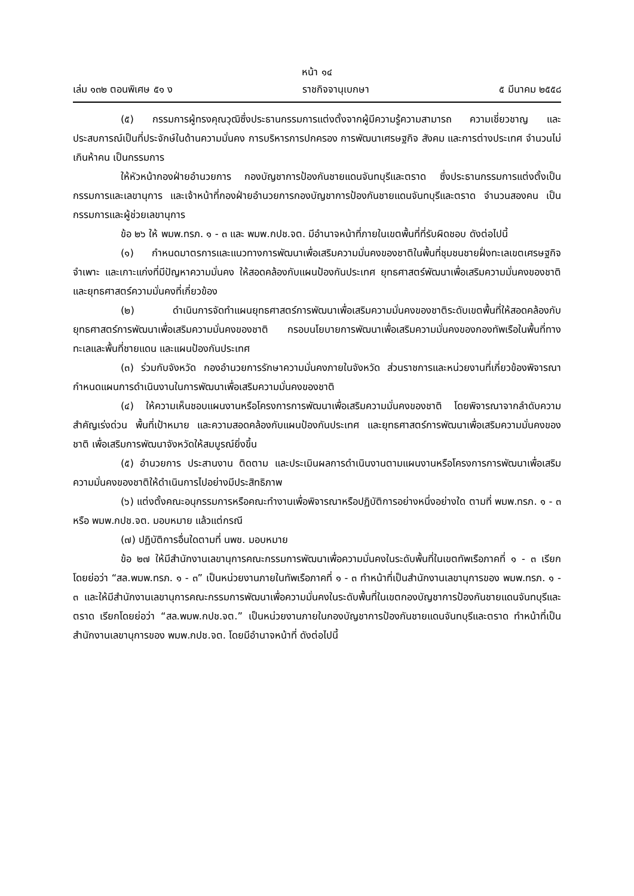หน้า ๑๔
เล่ม ๑๓๒ ตอนพิเศษ ๕๑ ง ราชกิจจานุเบกษา ๕ มีนาคม ๒๕๕๘
(๕) กรรมการผู้ทรงคุณวุฒิซึ่งประธานกรรมการแต่งตั้งจากผู้มีความรู้ความสามารถ ความเชี่ยวชาญ และประสบการณ์เป็นที่ประจักษ์ในด้านความมั่นคง การบริหารการปกครอง การพัฒนาเศรษฐกิจ สังคม และการต่างประเทศ จำนวนไม่เกินห้าคน เป็นกรรมการ
ให้หัวหน้ากองฝ่ายอำนวยการ กองบัญชาการป้องกันชายแดนจันทบุรีและตราด ซึ่งประธานกรรมการแต่งตั้งเป็นกรรมการและเลขานุการ และเจ้าหน้าที่กองฝ่ายอำนวยการกองบัญชาการป้องกันชายแดนจันทบุรีและตราด จำนวนสองคน เป็นกรรมการและผู้ช่วยเลขานุการ
ข้อ ๒๖ ให้ พมพ.ทรภ. ๑ - ๓ และ พมพ.กปช.จต. มีอำนาจหน้าที่ภายในเขตพื้นที่ที่รับผิดชอบ ดังต่อไปนี้
(๑) กำหนดมาตรการและแนวทางการพัฒนาเพื่อเสริมความมั่นคงของชาติในพื้นที่ชุมชนชายฝั่งทะเลเขตเศรษฐกิจจำเพาะ และเกาะแก่งที่มีปัญหาความมั่นคง ให้สอดคล้องกับแผนป้องกันประเทศ ยุทธศาสตร์พัฒนาเพื่อเสริมความมั่นคงของชาติ และยุทธศาสตร์ความมั่นคงที่เกี่ยวข้อง
(๒) ดำเนินการจัดทำแผนยุทธศาสตร์การพัฒนาเพื่อเสริมความมั่นคงของชาติระดับเขตพื้นที่ให้สอดคล้องกับยุทธศาสตร์การพัฒนาเพื่อเสริมความมั่นคงของชาติ กรอบนโยบายการพัฒนาเพื่อเสริมความมั่นคงของกองทัพเรือในพื้นที่ทางทะเลและพื้นที่ชายแดน และแผนป้องกันประเทศ
(๓) ร่วมกับจังหวัด กองอำนวยการรักษาความมั่นคงภายในจังหวัด ส่วนราชการและหน่วยงานที่เกี่ยวข้องพิจารณากำหนดแผนการดำเนินงานในการพัฒนาเพื่อเสริมความมั่นคงของชาติ
(๔) ให้ความเห็นชอบแผนงานหรือโครงการการพัฒนาเพื่อเสริมความมั่นคงของชาติ โดยพิจารณาจากลำดับความสำคัญเร่งด่วน พื้นที่เป้าหมาย และความสอดคล้องกับแผนป้องกันประเทศ และยุทธศาสตร์การพัฒนาเพื่อเสริมความมั่นคงของชาติ เพื่อเสริมการพัฒนาจังหวัดให้สมบูรณ์ยิ่งขึ้น
(๕) อำนวยการ ประสานงาน ติดตาม และประเมินผลการดำเนินงานตามแผนงานหรือโครงการการพัฒนาเพื่อเสริมความมั่นคงของชาติให้ดำเนินการไปอย่างมีประสิทธิภาพ
(๖) แต่งตั้งคณะอนุกรรมการหรือคณะทำงานเพื่อพิจารณาหรือปฏิบัติการอย่างหนึ่งอย่างใด ตามที่ พมพ.ทรภ. ๑ - ๓ หรือ พมพ.กปช.จต. มอบหมาย แล้วแต่กรณี
(๗) ปฏิบัติการอื่นใดตามที่ นพช. มอบหมาย
ข้อ ๒๗ ให้มีสำนักงานเลขานุการคณะกรรมการพัฒนาเพื่อความมั่นคงในระดับพื้นที่ในเขตทัพเรือภาคที่ ๑ - ๓ เรียกโดยย่อว่า “สล.พมพ.ทรภ. ๑ - ๓” เป็นหน่วยงานภายในทัพเรือภาคที่ ๑ - ๓ ทำหน้าที่เป็นสำนักงานเลขานุการของ พมพ.ทรภ. ๑ - ๓ และให้มีสำนักงานเลขานุการคณะกรรมการพัฒนาเพื่อความมั่นคงในระดับพื้นที่ในเขตกองบัญชาการป้องกันชายแดนจันทบุรีและตราด เรียกโดยย่อว่า “สล.พมพ.กปช.จต.” เป็นหน่วยงานภายในกองบัญชาการป้องกันชายแดนจันทบุรีและตราด ทำหน้าที่เป็นสำนักงานเลขานุการของ พมพ.กปช.จต. โดยมีอำนาจหน้าที่ ดังต่อไปนี้